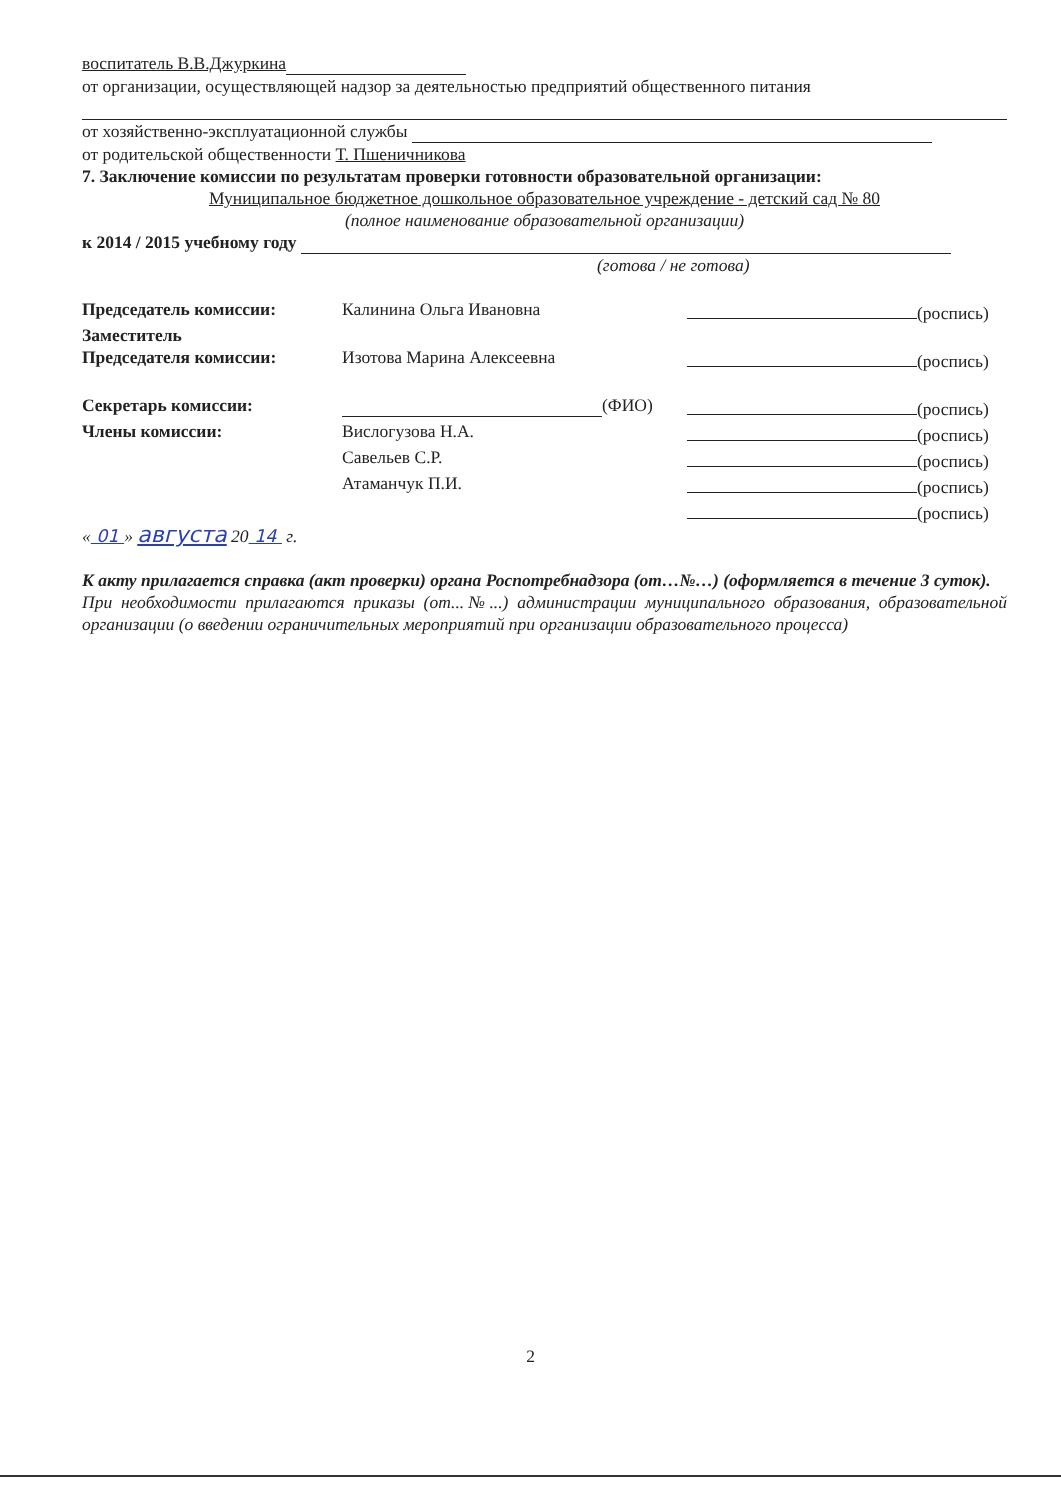воспитатель В.В.Джуркина
от организации, осуществляющей надзор за деятельностью предприятий общественного питания
от хозяйственно-эксплуатационной службы
от родительской общественности Т. Пшеничникова
7. Заключение комиссии по результатам проверки готовности образовательной организации:
Муниципальное бюджетное дошкольное образовательное учреждение - детский сад № 80
(полное наименование образовательной организации)
к 2014 / 2015 учебному году
(готова / не готова)
| Председатель комиссии: | Калинина Ольга Ивановна | (роспись) |
| Заместитель | | |
| Председателя комиссии: | Изотова Марина Алексеевна | (роспись) |
| Секретарь комиссии: | (ФИО) | (роспись) |
| Члены комиссии: | Вислогузова Н.А. | (роспись) |
| | Савельев С.Р. | (роспись) |
| | Атаманчук П.И. | (роспись) |
| | | (роспись) |
« 01 » августа 20 14 г.
К акту прилагается справка (акт проверки) органа Роспотребнадзора (от…№…) (оформляется в течение 3 суток).
При необходимости прилагаются приказы (от...№...) администрации муниципального образования, образовательной организации (о введении ограничительных мероприятий при организации образовательного процесса)
2